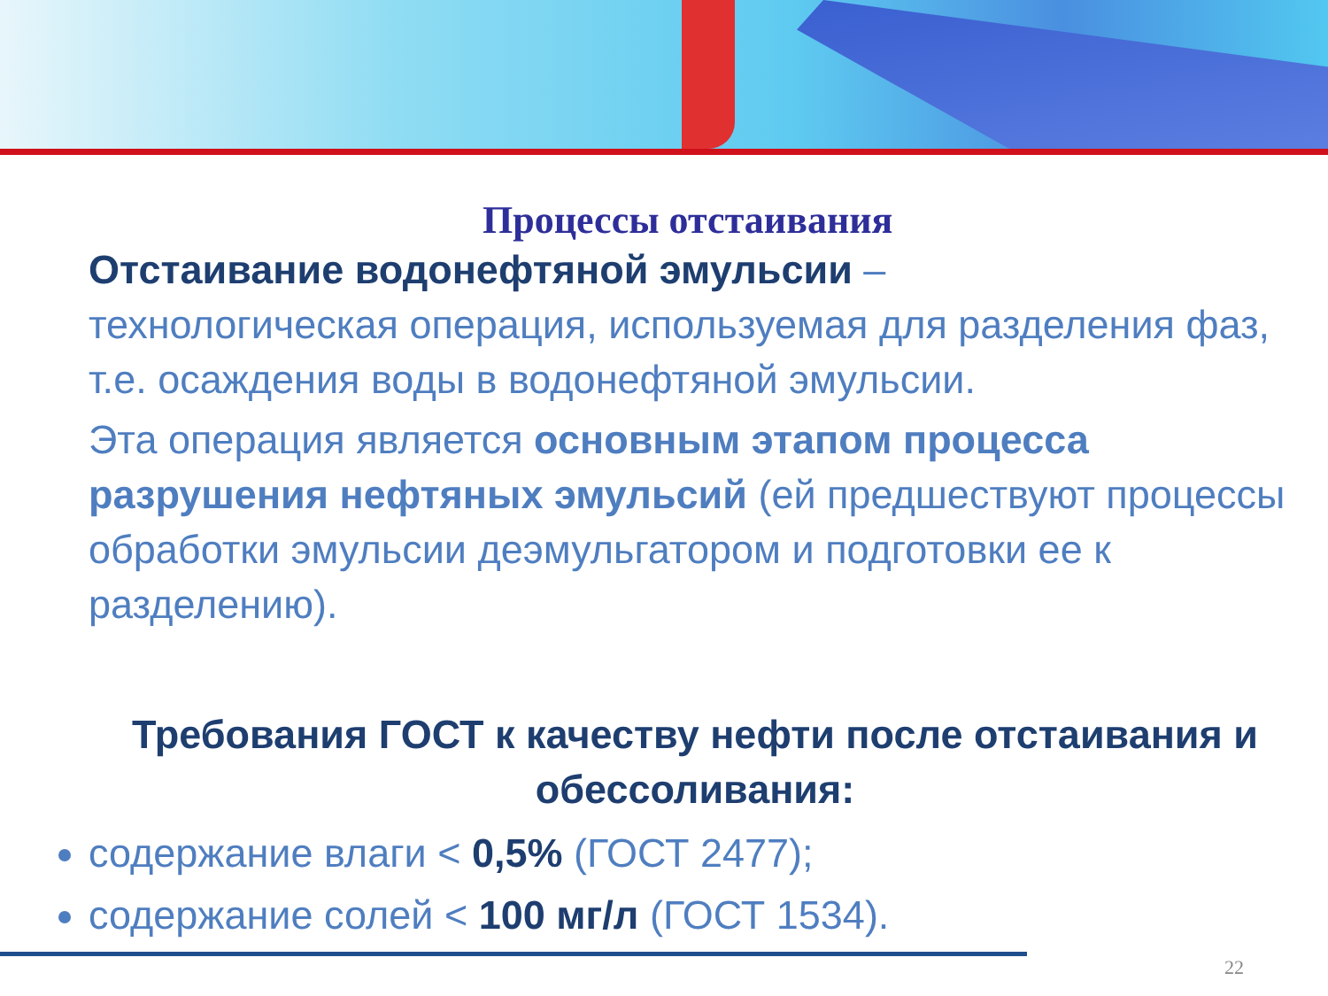Процессы отстаивания
Отстаивание водонефтяной эмульсии –
технологическая операция, используемая для разделения фаз, т.е. осаждения воды в водонефтяной эмульсии.
Эта операция является основным этапом процесса разрушения нефтяных эмульсий (ей предшествуют процессы обработки эмульсии деэмульгатором и подготовки ее к разделению).
Требования ГОСТ к качеству нефти после отстаивания и обессоливания:
содержание влаги < 0,5% (ГОСТ 2477);
содержание солей < 100 мг/л (ГОСТ 1534).
22